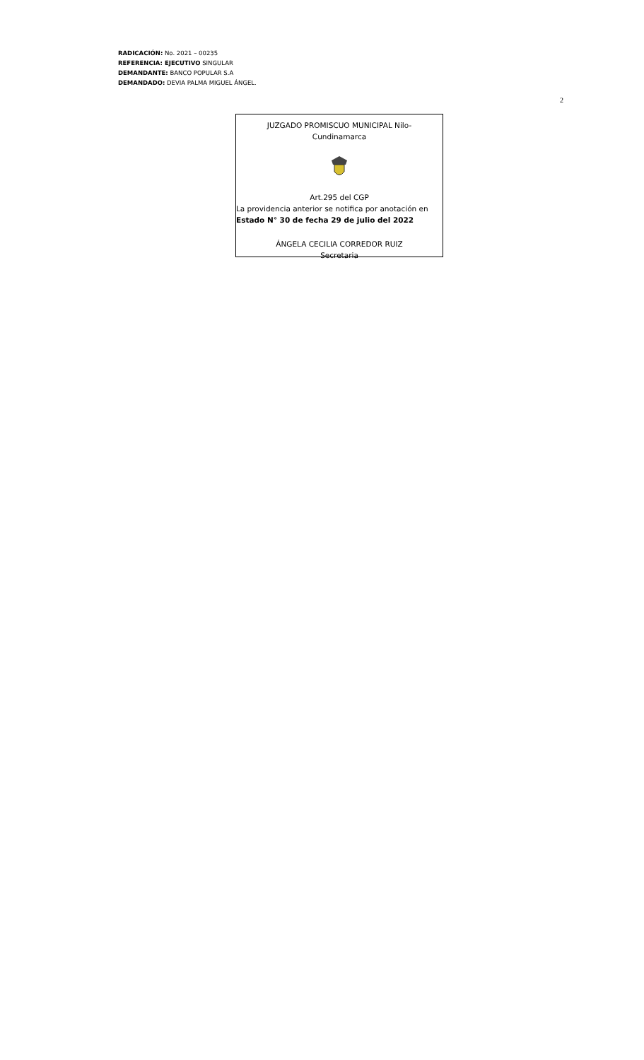RADICACIÓN: No. 2021 – 00235
REFERENCIA: EJECUTIVO SINGULAR
DEMANDANTE: BANCO POPULAR S.A
DEMANDADO: DEVIA PALMA MIGUEL ÁNGEL.
2
JUZGADO PROMISCUO MUNICIPAL Nilo-
Cundinamarca
Art.295 del CGP
La providencia anterior se notifica por anotación en
Estado N° 30 de fecha 29 de julio del 2022
ÁNGELA CECILIA CORREDOR RUIZ
Secretaria